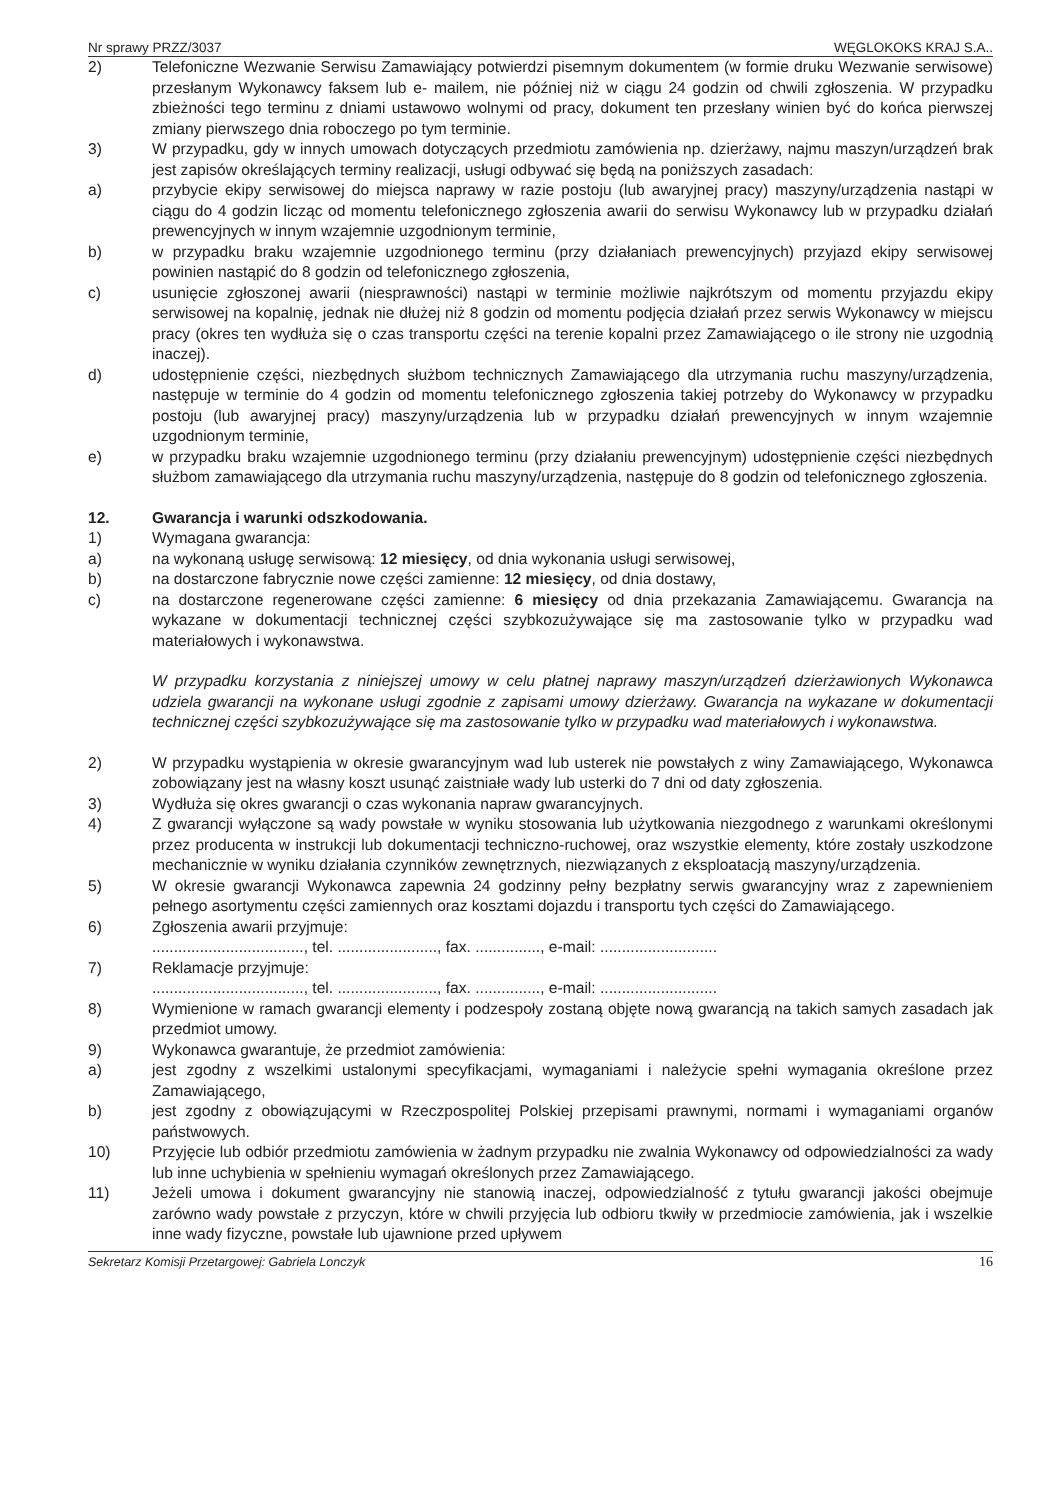Nr sprawy PRZZ/3037 WĘGLOKOKS KRAJ S.A..
2) Telefoniczne Wezwanie Serwisu Zamawiający potwierdzi pisemnym dokumentem (w formie druku Wezwanie serwisowe) przesłanym Wykonawcy faksem lub e- mailem, nie później niż w ciągu 24 godzin od chwili zgłoszenia. W przypadku zbieżności tego terminu z dniami ustawowo wolnymi od pracy, dokument ten przesłany winien być do końca pierwszej zmiany pierwszego dnia roboczego po tym terminie.
3) W przypadku, gdy w innych umowach dotyczących przedmiotu zamówienia np. dzierżawy, najmu maszyn/urządzeń brak jest zapisów określających terminy realizacji, usługi odbywać się będą na poniższych zasadach:
a) przybycie ekipy serwisowej do miejsca naprawy w razie postoju (lub awaryjnej pracy) maszyny/urządzenia nastąpi w ciągu do 4 godzin licząc od momentu telefonicznego zgłoszenia awarii do serwisu Wykonawcy lub w przypadku działań prewencyjnych w innym wzajemnie uzgodnionym terminie,
b) w przypadku braku wzajemnie uzgodnionego terminu (przy działaniach prewencyjnych) przyjazd ekipy serwisowej powinien nastąpić do 8 godzin od telefonicznego zgłoszenia,
c) usunięcie zgłoszonej awarii (niesprawności) nastąpi w terminie możliwie najkrótszym od momentu przyjazdu ekipy serwisowej na kopalnię, jednak nie dłużej niż 8 godzin od momentu podjęcia działań przez serwis Wykonawcy w miejscu pracy (okres ten wydłuża się o czas transportu części na terenie kopalni przez Zamawiającego o ile strony nie uzgodnią inaczej).
d) udostępnienie części, niezbędnych służbom technicznych Zamawiającego dla utrzymania ruchu maszyny/urządzenia, następuje w terminie do 4 godzin od momentu telefonicznego zgłoszenia takiej potrzeby do Wykonawcy w przypadku postoju (lub awaryjnej pracy) maszyny/urządzenia lub w przypadku działań prewencyjnych w innym wzajemnie uzgodnionym terminie,
e) w przypadku braku wzajemnie uzgodnionego terminu (przy działaniu prewencyjnym) udostępnienie części niezbędnych służbom zamawiającego dla utrzymania ruchu maszyny/urządzenia, następuje do 8 godzin od telefonicznego zgłoszenia.
12. Gwarancja i warunki odszkodowania.
1) Wymagana gwarancja:
a) na wykonaną usługę serwisową: 12 miesięcy, od dnia wykonania usługi serwisowej,
b) na dostarczone fabrycznie nowe części zamienne: 12 miesięcy, od dnia dostawy,
c) na dostarczone regenerowane części zamienne: 6 miesięcy od dnia przekazania Zamawiającemu. Gwarancja na wykazane w dokumentacji technicznej części szybkozużywające się ma zastosowanie tylko w przypadku wad materiałowych i wykonawstwa.
W przypadku korzystania z niniejszej umowy w celu płatnej naprawy maszyn/urządzeń dzierżawionych Wykonawca udziela gwarancji na wykonane usługi zgodnie z zapisami umowy dzierżawy. Gwarancja na wykazane w dokumentacji technicznej części szybkozużywające się ma zastosowanie tylko w przypadku wad materiałowych i wykonawstwa.
2) W przypadku wystąpienia w okresie gwarancyjnym wad lub usterek nie powstałych z winy Zamawiającego, Wykonawca zobowiązany jest na własny koszt usunąć zaistniałe wady lub usterki do 7 dni od daty zgłoszenia.
3) Wydłuża się okres gwarancji o czas wykonania napraw gwarancyjnych.
4) Z gwarancji wyłączone są wady powstałe w wyniku stosowania lub użytkowania niezgodnego z warunkami określonymi przez producenta w instrukcji lub dokumentacji techniczno-ruchowej, oraz wszystkie elementy, które zostały uszkodzone mechanicznie w wyniku działania czynników zewnętrznych, niezwiązanych z eksploatacją maszyny/urządzenia.
5) W okresie gwarancji Wykonawca zapewnia 24 godzinny pełny bezpłatny serwis gwarancyjny wraz z zapewnieniem pełnego asortymentu części zamiennych oraz kosztami dojazdu i transportu tych części do Zamawiającego.
6) Zgłoszenia awarii przyjmuje:
..................................., tel. ......................., fax. ..............., e-mail: ...........................
7) Reklamacje przyjmuje:
..................................., tel. ......................., fax. ..............., e-mail: ...........................
8) Wymienione w ramach gwarancji elementy i podzespoły zostaną objęte nową gwarancją na takich samych zasadach jak przedmiot umowy.
9) Wykonawca gwarantuje, że przedmiot zamówienia:
a) jest zgodny z wszelkimi ustalonymi specyfikacjami, wymaganiami i należycie spełni wymagania określone przez Zamawiającego,
b) jest zgodny z obowiązującymi w Rzeczpospolitej Polskiej przepisami prawnymi, normami i wymaganiami organów państwowych.
10) Przyjęcie lub odbiór przedmiotu zamówienia w żadnym przypadku nie zwalnia Wykonawcy od odpowiedzialności za wady lub inne uchybienia w spełnieniu wymagań określonych przez Zamawiającego.
11) Jeżeli umowa i dokument gwarancyjny nie stanowią inaczej, odpowiedzialność z tytułu gwarancji jakości obejmuje zarówno wady powstałe z przyczyn, które w chwili przyjęcia lub odbioru tkwiły w przedmiocie zamówienia, jak i wszelkie inne wady fizyczne, powstałe lub ujawnione przed upływem
Sekretarz Komisji Przetargowej: Gabriela Lonczyk 16